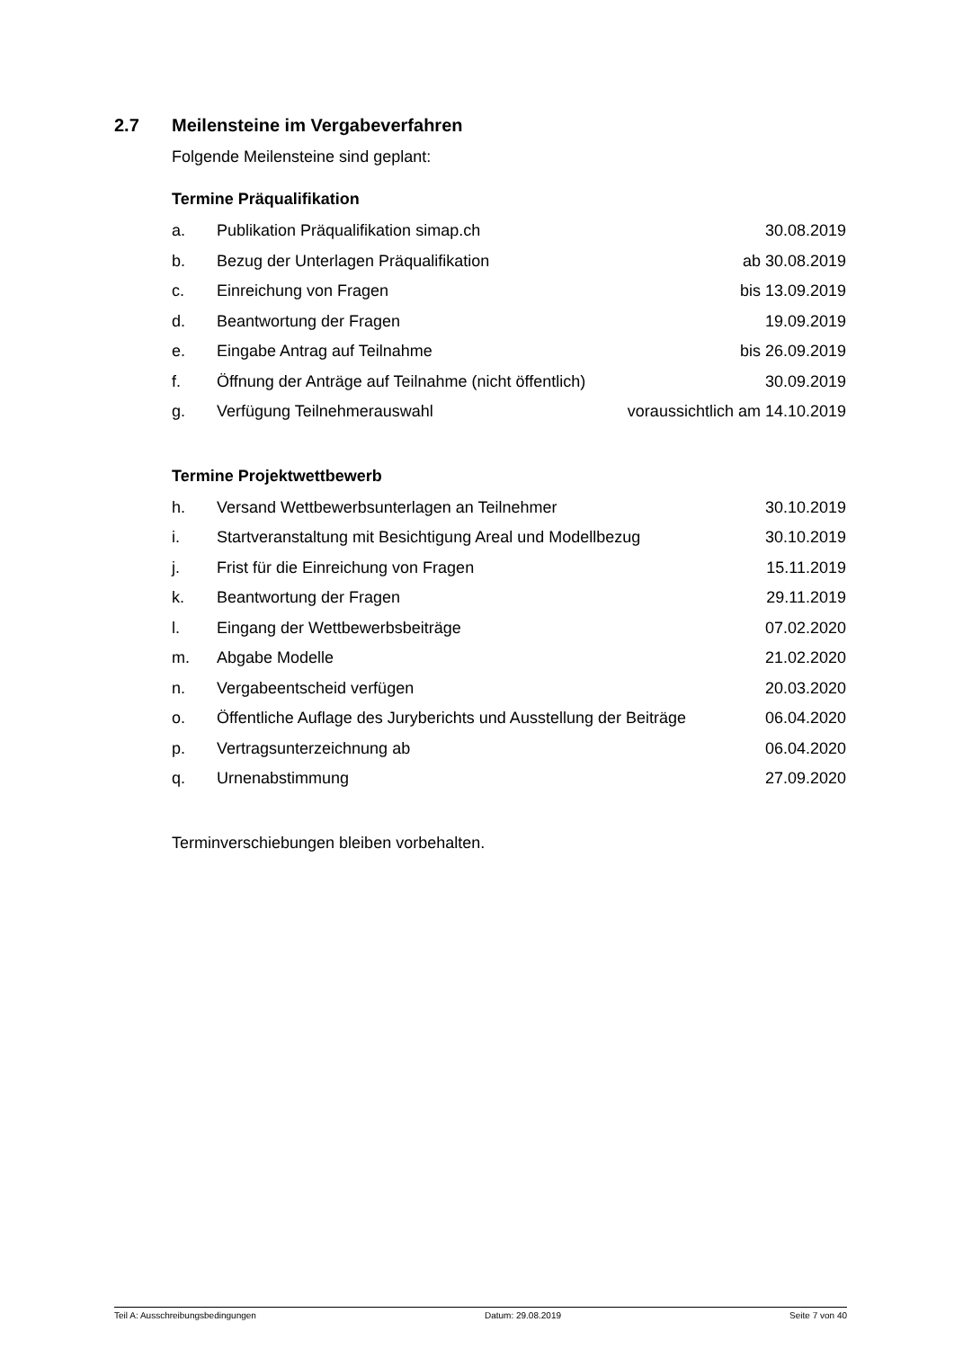2.7 Meilensteine im Vergabeverfahren
Folgende Meilensteine sind geplant:
Termine Präqualifikation
| a. | Publikation Präqualifikation simap.ch | 30.08.2019 |
| b. | Bezug der Unterlagen Präqualifikation | ab 30.08.2019 |
| c. | Einreichung von Fragen | bis 13.09.2019 |
| d. | Beantwortung der Fragen | 19.09.2019 |
| e. | Eingabe Antrag auf Teilnahme | bis 26.09.2019 |
| f. | Öffnung der Anträge auf Teilnahme (nicht öffentlich) | 30.09.2019 |
| g. | Verfügung Teilnehmerauswahl | voraussichtlich am 14.10.2019 |
Termine Projektwettbewerb
| h. | Versand Wettbewerbsunterlagen an Teilnehmer | 30.10.2019 |
| i. | Startveranstaltung mit Besichtigung Areal und Modellbezug | 30.10.2019 |
| j. | Frist für die Einreichung von Fragen | 15.11.2019 |
| k. | Beantwortung der Fragen | 29.11.2019 |
| l. | Eingang der Wettbewerbsbeiträge | 07.02.2020 |
| m. | Abgabe Modelle | 21.02.2020 |
| n. | Vergabeentscheid verfügen | 20.03.2020 |
| o. | Öffentliche Auflage des Juryberichts und Ausstellung der Beiträge | 06.04.2020 |
| p. | Vertragsunterzeichnung ab | 06.04.2020 |
| q. | Urnenabstimmung | 27.09.2020 |
Terminverschiebungen bleiben vorbehalten.
Teil A: Ausschreibungsbedingungen Datum: 29.08.2019 Seite 7 von 40